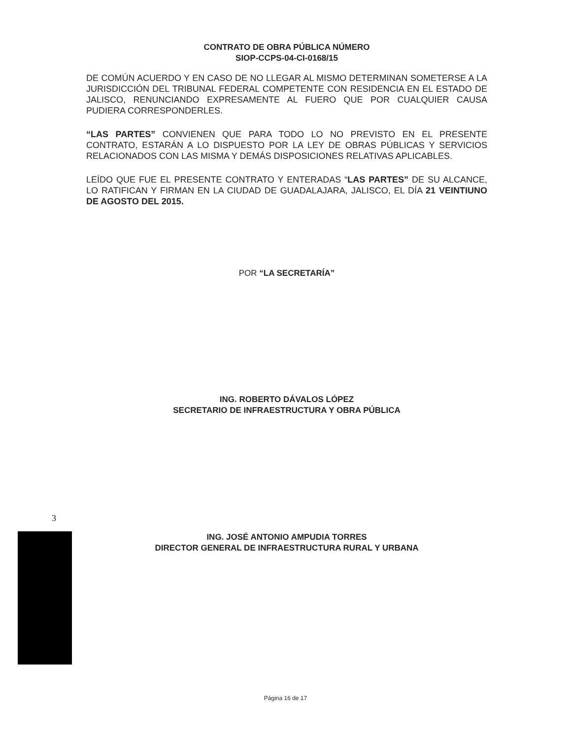CONTRATO DE OBRA PÚBLICA NÚMERO
SIOP-CCPS-04-CI-0168/15
DE COMÚN ACUERDO Y EN CASO DE NO LLEGAR AL MISMO DETERMINAN SOMETERSE A LA JURISDICCIÓN DEL TRIBUNAL FEDERAL COMPETENTE CON RESIDENCIA EN EL ESTADO DE JALISCO, RENUNCIANDO EXPRESAMENTE AL FUERO QUE POR CUALQUIER CAUSA PUDIERA CORRESPONDERLES.
“LAS PARTES” CONVIENEN QUE PARA TODO LO NO PREVISTO EN EL PRESENTE CONTRATO, ESTARÁN A LO DISPUESTO POR LA LEY DE OBRAS PÚBLICAS Y SERVICIOS RELACIONADOS CON LAS MISMA Y DEMÁS DISPOSICIONES RELATIVAS APLICABLES.
LEÍDO QUE FUE EL PRESENTE CONTRATO Y ENTERADAS “LAS PARTES” DE SU ALCANCE, LO RATIFICAN Y FIRMAN EN LA CIUDAD DE GUADALAJARA, JALISCO, EL DÍA 21 VEINTIUNO DE AGOSTO DEL 2015.
POR “LA SECRETARÍA”
ING. ROBERTO DÁVALOS LÓPEZ
SECRETARIO DE INFRAESTRUCTURA Y OBRA PÚBLICA
ING. JOSÉ ANTONIO AMPUDIA TORRES
DIRECTOR GENERAL DE INFRAESTRUCTURA RURAL Y URBANA
3
Página 16 de 17